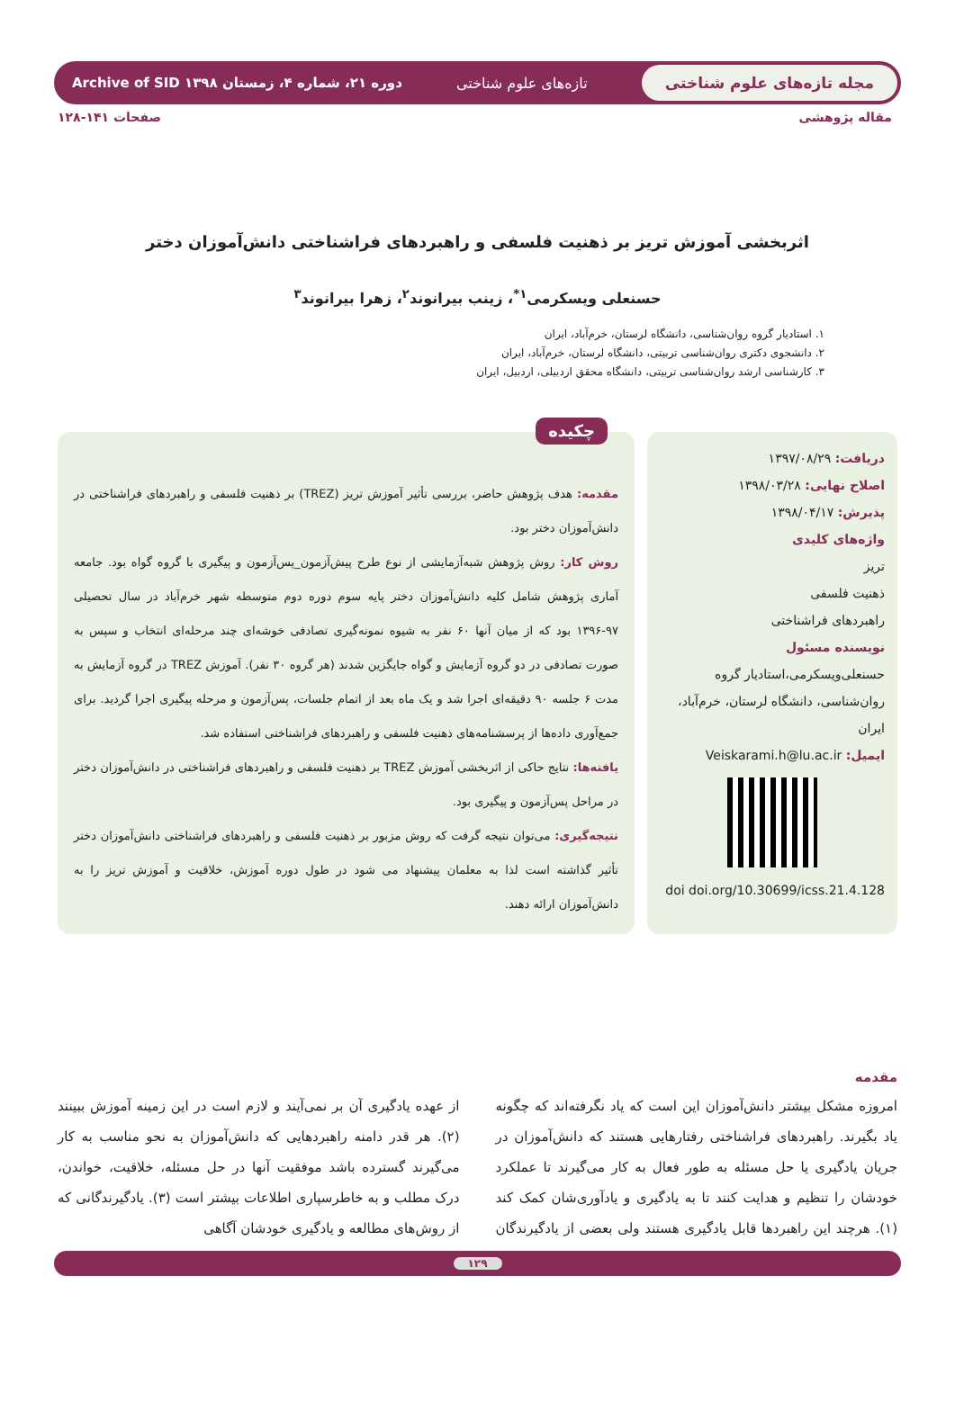مجله تازه‌های علوم شناختی
تازه‌های علوم شناختی
دوره ۲۱، شماره ۴، زمستان ۱۳۹۸ Archive of SID
مقاله پژوهشی صفحات ۱۴۱-۱۲۸
اثربخشی آموزش تریز بر ذهنیت فلسفی و راهبردهای فراشناختی دانش‌آموزان دختر
حسنعلی ویسکرمی<sup>۱*</sup>، زینب بیرانوند<sup>۲</sup>، زهرا بیرانوند<sup>۳</sup>
۱. استادیار گروه روان‌شناسی، دانشگاه لرستان، خرم‌آباد، ایران
۲. دانشجوی دکتری روان‌شناسی تربیتی، دانشگاه لرستان، خرم‌آباد، ایران
۳. کارشناسی ارشد روان‌شناسی تربیتی، دانشگاه محقق اردبیلی، اردبیل، ایران
دریافت: ۱۳۹۷/۰۸/۲۹
اصلاح نهایی: ۱۳۹۸/۰۳/۲۸
پذیرش: ۱۳۹۸/۰۴/۱۷
واژه‌های کلیدی
تریز
ذهنیت فلسفی
راهبردهای فراشناختی
نویسنده مسئول
حسنعلی‌ویسکرمی،استادیار گروه روان‌شناسی، دانشگاه لرستان، خرم‌آباد، ایران
ایمیل: Veiskarami.h@lu.ac.ir
doi doi.org/10.30699/icss.21.4.128
چکیده
مقدمه: هدف پژوهش حاضر، بررسی تأثیر آموزش تریز (TREZ) بر ذهنیت فلسفی و راهبردهای فراشناختی در دانش‌آموزان دختر بود.
روش کار: روش پژوهش شبه‌آزمایشی از نوع طرح پیش‌آزمون_پس‌آزمون و پیگیری با گروه گواه بود. جامعه آماری پژوهش شامل کلیه دانش‌آموزان دختر پایه سوم دوره دوم متوسطه شهر خرم‌آباد در سال تحصیلی ۹۷-۱۳۹۶ بود که از میان آنها ۶۰ نفر به شیوه نمونه‌گیری تصادفی خوشه‌ای چند مرحله‌ای انتخاب و سپس به صورت تصادفی در دو گروه آزمایش و گواه جایگزین شدند (هر گروه ۳۰ نفر). آموزش TREZ در گروه آزمایش به مدت ۶ جلسه ۹۰ دقیقه‌ای اجرا شد و یک ماه بعد از اتمام جلسات، پس‌آزمون و مرحله پیگیری اجرا گردید. برای جمع‌آوری داده‌ها از پرسشنامه‌های ذهنیت فلسفی و راهبردهای فراشناختی استفاده شد.
یافته‌ها: نتایج حاکی از اثربخشی آموزش TREZ بر ذهنیت فلسفی و راهبردهای فراشناختی در دانش‌آموزان دختر در مراحل پس‌آزمون و پیگیری بود.
نتیجه‌گیری: می‌توان نتیجه گرفت که روش مزبور بر ذهنیت فلسفی و راهبردهای فراشناختی دانش‌آموزان دختر تأثیر گذاشته است لذا به معلمان پیشنهاد می شود در طول دوره آموزش، خلاقیت و آموزش تریز را به دانش‌آموزان ارائه دهند.
مقدمه
امروزه مشکل بیشتر دانش‌آموزان این است که یاد نگرفته‌اند که چگونه یاد بگیرند. راهبردهای فراشناختی رفتارهایی هستند که دانش‌آموزان در جریان یادگیری یا حل مسئله به طور فعال به کار می‌گیرند تا عملکرد خودشان را تنظیم و هدایت کنند تا به یادگیری و یادآوری‌شان کمک کند (۱). هرچند این راهبردها قابل یادگیری هستند ولی بعضی از یادگیرندگان از عهده یادگیری آن بر نمی‌آیند و لازم است در این زمینه آموزش ببینند (۲). هر قدر دامنه راهبردهایی که دانش‌آموزان به نحو مناسب به کار می‌گیرند گسترده باشد موفقیت آنها در حل مسئله، خلاقیت، خواندن، درک مطلب و به خاطرسپاری اطلاعات بیشتر است (۳). یادگیرندگانی که از روش‌های مطالعه و یادگیری خودشان آگاهی
۱۲۹